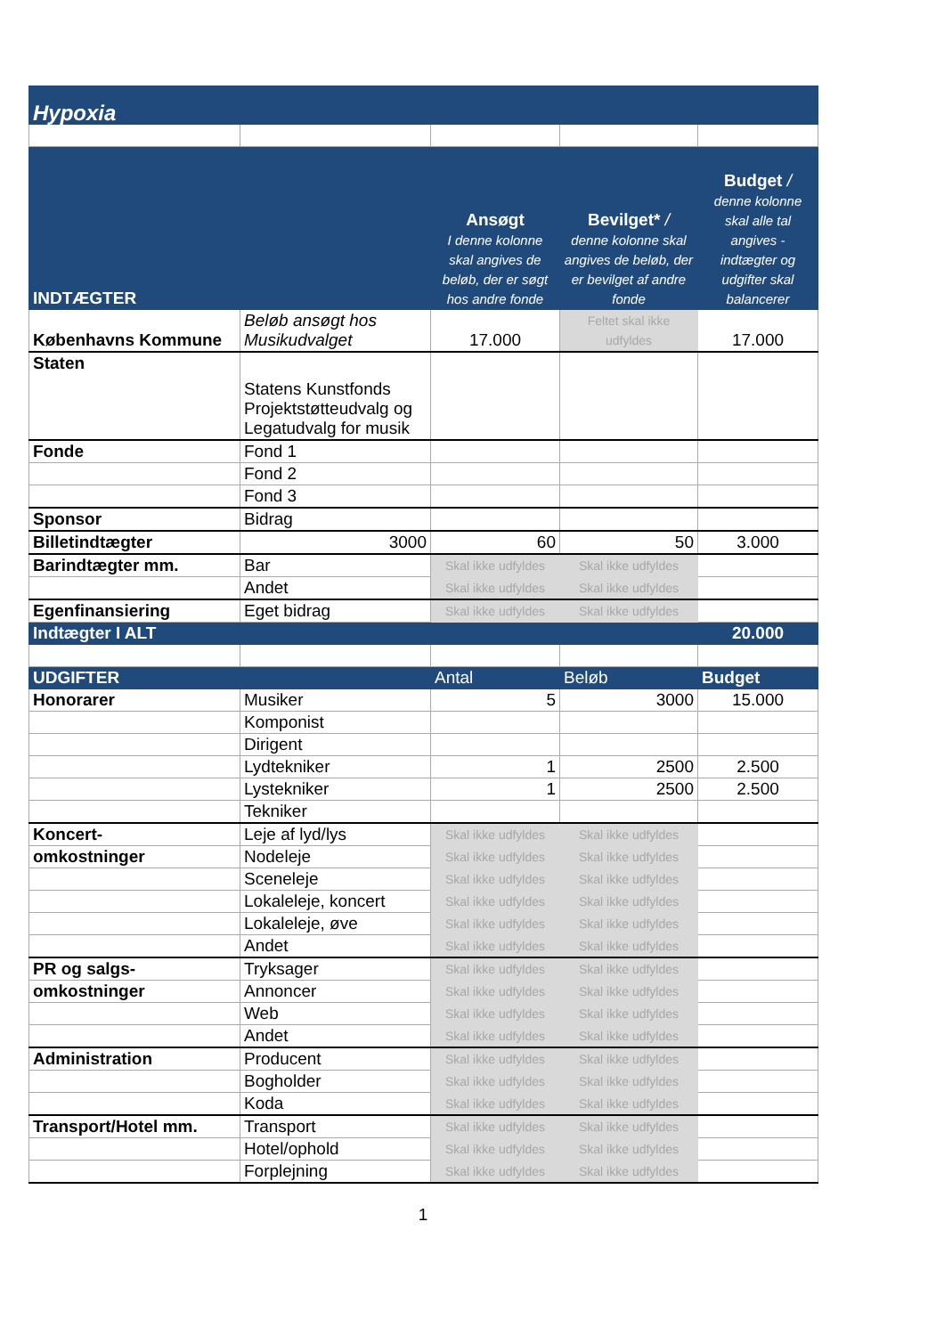| Hypoxia | | | | |
| INDTÆGTER | | Ansøgt I denne kolonne skal angives de beløb, der er søgt hos andre fonde | Bevilget* / denne kolonne skal angives de beløb, der er bevilget af andre fonde | Budget / denne kolonne skal alle tal angives - indtægter og udgifter skal balancerer |
| Københavns Kommune | Beløb ansøgt hos Musikudvalget | 17.000 | Feltet skal ikke udfyldes | 17.000 |
| Staten | Statens Kunstfonds Projektstøtteudvalg og Legatudvalg for musik | | | |
| Fonde | Fond 1 | | | |
| | Fond 2 | | | |
| | Fond 3 | | | |
| Sponsor | Bidrag | | | |
| Billetindtægter | 3000 | 60 | 50 | 3.000 |
| Barindtægter mm. | Bar | Skal ikke udfyldes | Skal ikke udfyldes | |
| | Andet | Skal ikke udfyldes | Skal ikke udfyldes | |
| Egenfinansiering | Eget bidrag | Skal ikke udfyldes | Skal ikke udfyldes | |
| Indtægter I ALT | | | | 20.000 |
| UDGIFTER | | Antal | Beløb | Budget |
| Honorarer | Musiker | 5 | 3000 | 15.000 |
| | Komponist | | | |
| | Dirigent | | | |
| | Lydtekniker | 1 | 2500 | 2.500 |
| | Lystekniker | 1 | 2500 | 2.500 |
| | Tekniker | | | |
| Koncert- | Leje af lyd/lys | Skal ikke udfyldes | Skal ikke udfyldes | |
| omkostninger | Nodeleje | Skal ikke udfyldes | Skal ikke udfyldes | |
| | Sceneleje | Skal ikke udfyldes | Skal ikke udfyldes | |
| | Lokaleleje, koncert | Skal ikke udfyldes | Skal ikke udfyldes | |
| | Lokaleleje, øve | Skal ikke udfyldes | Skal ikke udfyldes | |
| | Andet | Skal ikke udfyldes | Skal ikke udfyldes | |
| PR og salgs- | Tryksager | Skal ikke udfyldes | Skal ikke udfyldes | |
| omkostninger | Annoncer | Skal ikke udfyldes | Skal ikke udfyldes | |
| | Web | Skal ikke udfyldes | Skal ikke udfyldes | |
| | Andet | Skal ikke udfyldes | Skal ikke udfyldes | |
| Administration | Producent | Skal ikke udfyldes | Skal ikke udfyldes | |
| | Bogholder | Skal ikke udfyldes | Skal ikke udfyldes | |
| | Koda | Skal ikke udfyldes | Skal ikke udfyldes | |
| Transport/Hotel mm. | Transport | Skal ikke udfyldes | Skal ikke udfyldes | |
| | Hotel/ophold | Skal ikke udfyldes | Skal ikke udfyldes | |
| | Forplejning | Skal ikke udfyldes | Skal ikke udfyldes | |
1